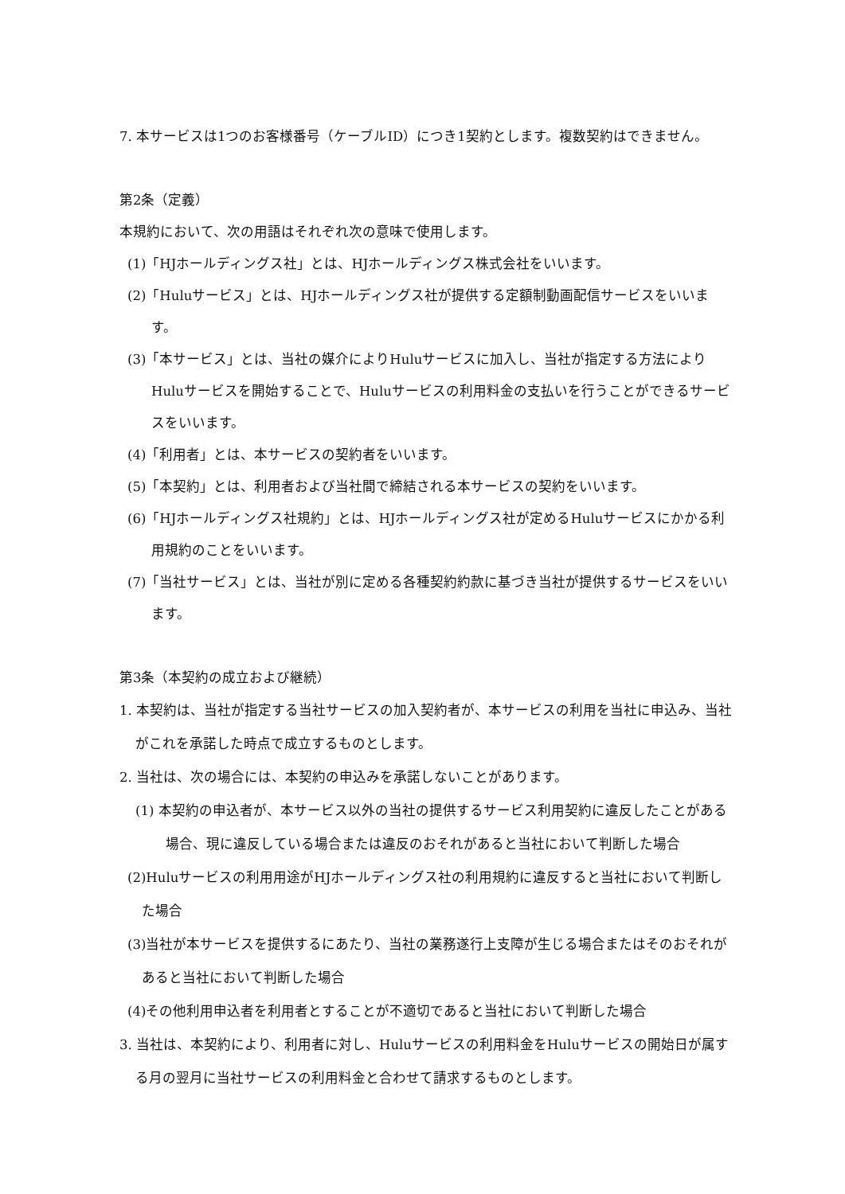7. 本サービスは1つのお客様番号（ケーブルID）につき1契約とします。複数契約はできません。
第2条（定義）
本規約において、次の用語はそれぞれ次の意味で使用します。
(1)「HJホールディングス社」とは、HJホールディングス株式会社をいいます。
(2)「Huluサービス」とは、HJホールディングス社が提供する定額制動画配信サービスをいいます。
(3)「本サービス」とは、当社の媒介によりHuluサービスに加入し、当社が指定する方法によりHuluサービスを開始することで、Huluサービスの利用料金の支払いを行うことができるサービスをいいます。
(4)「利用者」とは、本サービスの契約者をいいます。
(5)「本契約」とは、利用者および当社間で締結される本サービスの契約をいいます。
(6)「HJホールディングス社規約」とは、HJホールディングス社が定めるHuluサービスにかかる利用規約のことをいいます。
(7)「当社サービス」とは、当社が別に定める各種契約約款に基づき当社が提供するサービスをいいます。
第3条（本契約の成立および継続）
1. 本契約は、当社が指定する当社サービスの加入契約者が、本サービスの利用を当社に申込み、当社がこれを承諾した時点で成立するものとします。
2. 当社は、次の場合には、本契約の申込みを承諾しないことがあります。
(1) 本契約の申込者が、本サービス以外の当社の提供するサービス利用契約に違反したことがある場合、現に違反している場合または違反のおそれがあると当社において判断した場合
(2)Huluサービスの利用用途がHJホールディングス社の利用規約に違反すると当社において判断した場合
(3)当社が本サービスを提供するにあたり、当社の業務遂行上支障が生じる場合またはそのおそれがあると当社において判断した場合
(4)その他利用申込者を利用者とすることが不適切であると当社において判断した場合
3. 当社は、本契約により、利用者に対し、Huluサービスの利用料金をHuluサービスの開始日が属する月の翌月に当社サービスの利用料金と合わせて請求するものとします。